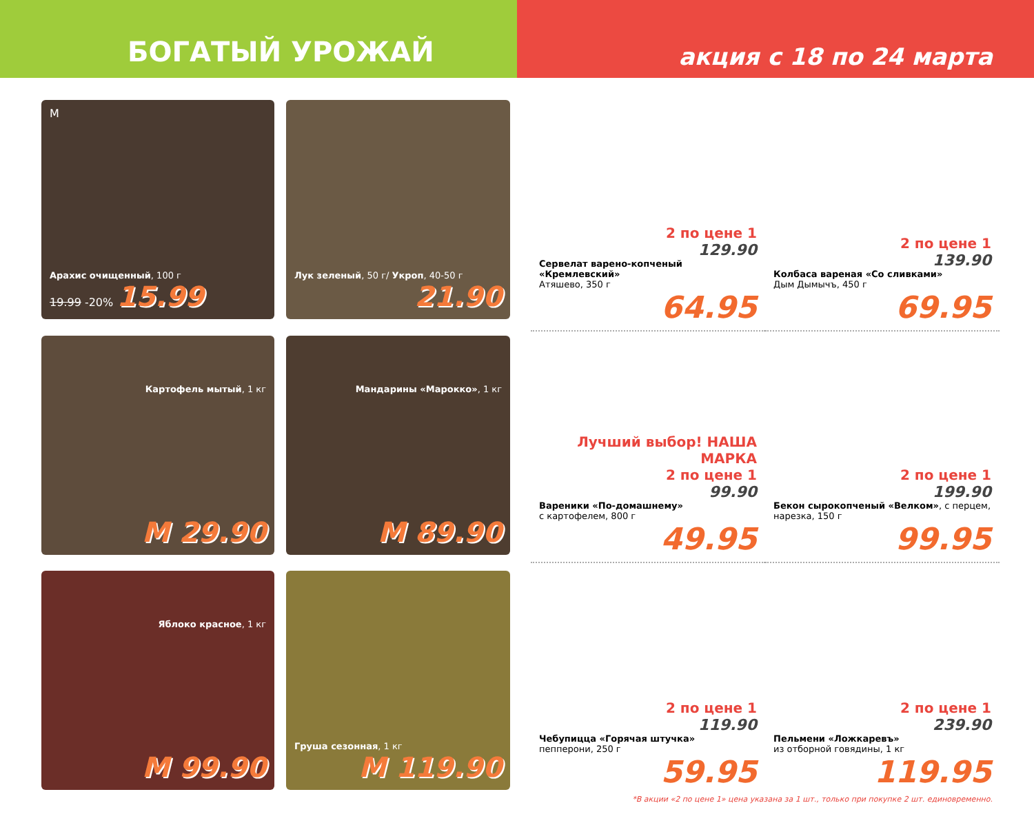БОГАТЫЙ УРОЖАЙ
акция с 18 по 24 марта
М
Арахис очищенный, 100 г
19.99 -20% 15.99
Лук зеленый, 50 г/ Укроп, 40-50 г
21.90
Картофель мытый, 1 кг
М 29.90
Мандарины «Марокко», 1 кг
М 89.90
Яблоко красное, 1 кг
М 99.90
Груша сезонная, 1 кг
М 119.90
2 по цене 1
129.90
Сервелат варено-копченый «Кремлевский»
Атяшево, 350 г
64.95
2 по цене 1
139.90
Колбаса вареная «Со сливками»
Дым Дымычъ, 450 г
69.95
Лучший выбор! НАША МАРКА
2 по цене 1
99.90
Вареники «По-домашнему»
с картофелем, 800 г
49.95
2 по цене 1
199.90
Бекон сырокопченый «Велком», с перцем, нарезка, 150 г
99.95
2 по цене 1
119.90
Чебупицца «Горячая штучка»
пепперони, 250 г
59.95
2 по цене 1
239.90
Пельмени «Ложкаревъ»
из отборной говядины, 1 кг
119.95
*В акции «2 по цене 1» цена указана за 1 шт., только при покупке 2 шт. единовременно.